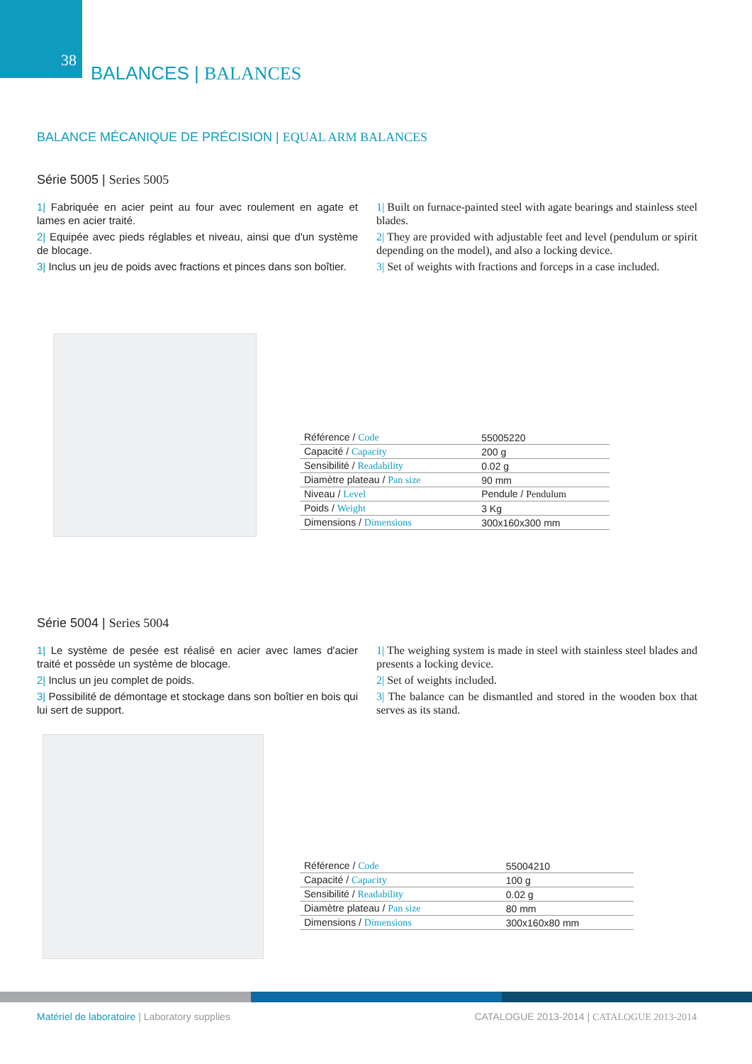38
BALANCES | BALANCES
BALANCE MÉCANIQUE DE PRÉCISION | EQUAL ARM BALANCES
Série 5005 | Series 5005
1| Fabriquée en acier peint au four avec roulement en agate et lames en acier traité.
2| Equipée avec pieds réglables et niveau, ainsi que d'un système de blocage.
3| Inclus un jeu de poids avec fractions et pinces dans son boîtier.
1| Built on furnace-painted steel with agate bearings and stainless steel blades.
2| They are provided with adjustable feet and level (pendulum or spirit depending on the model), and also a locking device.
3| Set of weights with fractions and forceps in a case included.
| Référence / Code | 55005220 |
| Capacité / Capacity | 200 g |
| Sensibilité / Readability | 0.02 g |
| Diamètre plateau / Pan size | 90 mm |
| Niveau / Level | Pendule / Pendulum |
| Poids / Weight | 3 Kg |
| Dimensions / Dimensions | 300x160x300 mm |
Série 5004 | Series 5004
1| Le système de pesée est réalisé en acier avec lames d'acier traité et possède un système de blocage.
2| Inclus un jeu complet de poids.
3| Possibilité de démontage et stockage dans son boîtier en bois qui lui sert de support.
1| The weighing system is made in steel with stainless steel blades and presents a locking device.
2| Set of weights included.
3| The balance can be dismantled and stored in the wooden box that serves as its stand.
| Référence / Code | 55004210 |
| Capacité / Capacity | 100 g |
| Sensibilité / Readability | 0.02 g |
| Diamètre plateau / Pan size | 80 mm |
| Dimensions / Dimensions | 300x160x80 mm |
Matériel de laboratoire | Laboratory supplies
CATALOGUE 2013-2014 | CATALOGUE 2013-2014